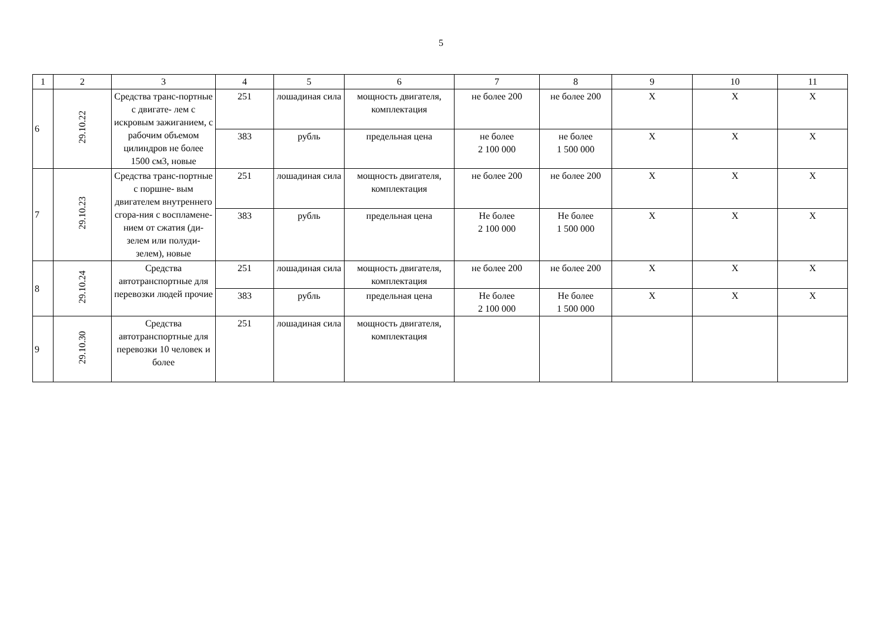5
| 1 | 2 | 3 | 4 | 5 | 6 | 7 | 8 | 9 | 10 | 11 |
| 6 | 29.10.22 | Средства транс-портные с двигате- лем с искровым зажиганием, с рабочим объемом цилиндров не более 1500 см3, новые | 251 | лошадиная сила | мощность двигателя, комплектация | не более 200 | не более 200 | X | X | X |
| | | | 383 | рубль | предельная цена | не более 2 100 000 | не более 1 500 000 | X | X | X |
| 7 | 29.10.23 | Средства транс-портные с поршне- вым двигателем внутреннего сгора-ния с воспламене-нием от сжатия (ди-зелем или полуди-зелем), новые | 251 | лошадиная сила | мощность двигателя, комплектация | не более 200 | не более 200 | X | X | X |
| | | | 383 | рубль | предельная цена | Не более 2 100 000 | Не более 1 500 000 | X | X | X |
| 8 | 29.10.24 | Средства автотранспортные для перевозки людей прочие | 251 | лошадиная сила | мощность двигателя, комплектация | не более 200 | не более 200 | X | X | X |
| | | | 383 | рубль | предельная цена | Не более 2 100 000 | Не более 1 500 000 | X | X | X |
| 9 | 29.10.30 | Средства автотранспортные для перевозки 10 человек и более | 251 | лошадиная сила | мощность двигателя, комплектация | | | | | |